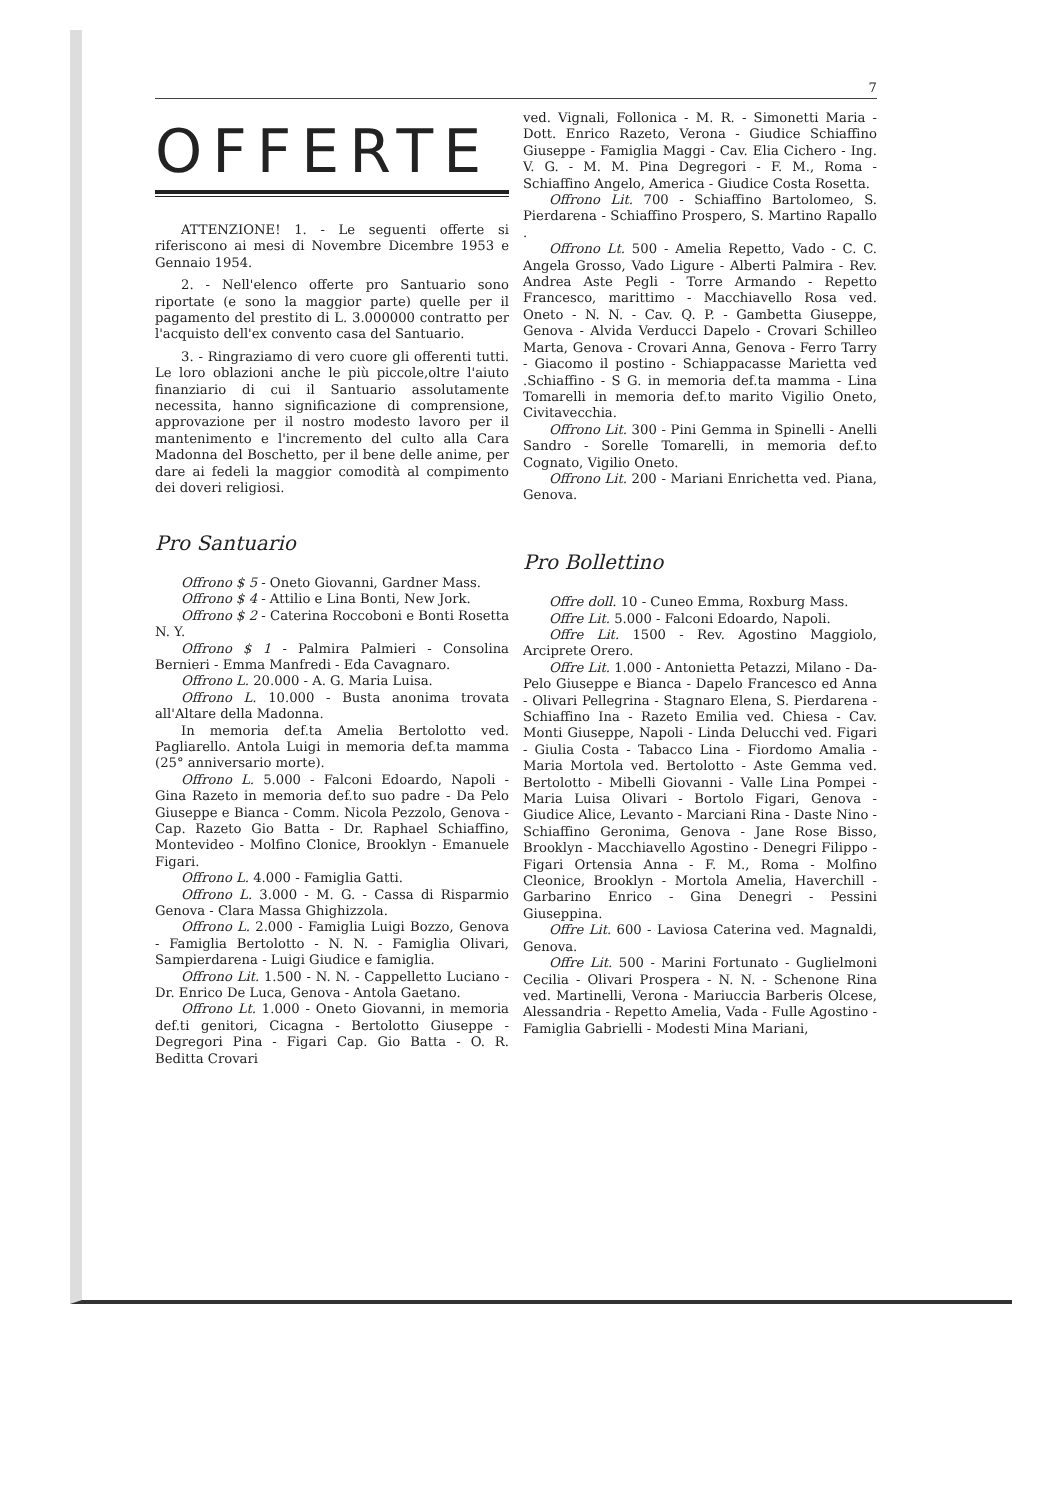7
OFFERTE
ATTENZIONE! 1. - Le seguenti offerte si riferiscono ai mesi di Novembre Dicembre 1953 e Gennaio 1954.
2. - Nell'elenco offerte pro Santuario sono riportate (e sono la maggior parte) quelle per il pagamento del prestito di L. 3.000000 contratto per l'acquisto dell'ex convento casa del Santuario.
3. - Ringraziamo di vero cuore gli offerenti tutti. Le loro oblazioni anche le più piccole,oltre l'aiuto finanziario di cui il Santuario assolutamente necessita, hanno significazione di comprensione, approvazione per il nostro modesto lavoro per il mantenimento e l'incremento del culto alla Cara Madonna del Boschetto, per il bene delle anime, per dare ai fedeli la maggior comodità al compimento dei doveri religiosi.
Pro Santuario
Offrono $ 5 - Oneto Giovanni, Gardner Mass.
Offrono $ 4 - Attilio e Lina Bonti, New Jork.
Offrono $ 2 - Caterina Roccoboni e Bonti Rosetta N. Y.
Offrono $ 1 - Palmira Palmieri - Consolina Bernieri - Emma Manfredi - Eda Cavagnaro.
Offrono L. 20.000 - A. G. Maria Luisa.
Offrono L. 10.000 - Busta anonima trovata all'Altare della Madonna.
In memoria def.ta Amelia Bertolotto ved. Pagliarello. Antola Luigi in memoria def.ta mamma (25° anniversario morte).
Offrono L. 5.000 - Falconi Edoardo, Napoli - Gina Razeto in memoria def.to suo padre - Da Pelo Giuseppe e Bianca - Comm. Nicola Pezzolo, Genova - Cap. Razeto Gio Batta - Dr. Raphael Schiaffino, Montevideo - Molfino Clonice, Brooklyn - Emanuele Figari.
Offrono L. 4.000 - Famiglia Gatti.
Offrono L. 3.000 - M. G. - Cassa di Risparmio Genova - Clara Massa Ghighizzola.
Offrono L. 2.000 - Famiglia Luigi Bozzo, Genova - Famiglia Bertolotto - N. N. - Famiglia Olivari, Sampierdarena - Luigi Giudice e famiglia.
Offrono Lit. 1.500 - N. N. - Cappelletto Luciano - Dr. Enrico De Luca, Genova - Antola Gaetano.
Offrono Lt. 1.000 - Oneto Giovanni, in memoria def.ti genitori, Cicagna - Bertolotto Giuseppe - Degregori Pina - Figari Cap. Gio Batta - O. R. Beditta Crovari
ved. Vignali, Follonica - M. R. - Simonetti Maria - Dott. Enrico Razeto, Verona - Giudice Schiaffino Giuseppe - Famiglia Maggi - Cav. Elia Cichero - Ing. V. G. - M. M. Pina Degregori - F. M., Roma - Schiaffino Angelo, America - Giudice Costa Rosetta.
Offrono Lit. 700 - Schiaffino Bartolomeo, S. Pierdarena - Schiaffino Prospero, S. Martino Rapallo .
Offrono Lt. 500 - Amelia Repetto, Vado - C. C. Angela Grosso, Vado Ligure - Alberti Palmira - Rev. Andrea Aste Pegli - Torre Armando - Repetto Francesco, marittimo - Macchiavello Rosa ved. Oneto - N. N. - Cav. Q. P. - Gambetta Giuseppe, Genova - Alvida Verducci Dapelo - Crovari Schilleo Marta, Genova - Crovari Anna, Genova - Ferro Tarry - Giacomo il postino - Schiappacasse Marietta ved .Schiaffino - S G. in memoria def.ta mamma - Lina Tomarelli in memoria def.to marito Vigilio Oneto, Civitavecchia.
Offrono Lit. 300 - Pini Gemma in Spinelli - Anelli Sandro - Sorelle Tomarelli, in memoria def.to Cognato, Vigilio Oneto.
Offrono Lit. 200 - Mariani Enrichetta ved. Piana, Genova.
Pro Bollettino
Offre doll. 10 - Cuneo Emma, Roxburg Mass.
Offre Lit. 5.000 - Falconi Edoardo, Napoli.
Offre Lit. 1500 - Rev. Agostino Maggiolo, Arciprete Orero.
Offre Lit. 1.000 - Antonietta Petazzi, Milano - Da-Pelo Giuseppe e Bianca - Dapelo Francesco ed Anna - Olivari Pellegrina - Stagnaro Elena, S. Pierdarena - Schiaffino Ina - Razeto Emilia ved. Chiesa - Cav. Monti Giuseppe, Napoli - Linda Delucchi ved. Figari - Giulia Costa - Tabacco Lina - Fiordomo Amalia - Maria Mortola ved. Bertolotto - Aste Gemma ved. Bertolotto - Mibelli Giovanni - Valle Lina Pompei - Maria Luisa Olivari - Bortolo Figari, Genova - Giudice Alice, Levanto - Marciani Rina - Daste Nino - Schiaffino Geronima, Genova - Jane Rose Bisso, Brooklyn - Macchiavello Agostino - Denegri Filippo - Figari Ortensia Anna - F. M., Roma - Molfino Cleonice, Brooklyn - Mortola Amelia, Haverchill - Garbarino Enrico - Gina Denegri - Pessini Giuseppina.
Offre Lit. 600 - Laviosa Caterina ved. Magnaldi, Genova.
Offre Lit. 500 - Marini Fortunato - Guglielmoni Cecilia - Olivari Prospera - N. N. - Schenone Rina ved. Martinelli, Verona - Mariuccia Barberis Olcese, Alessandria - Repetto Amelia, Vada - Fulle Agostino - Famiglia Gabrielli - Modesti Mina Mariani,